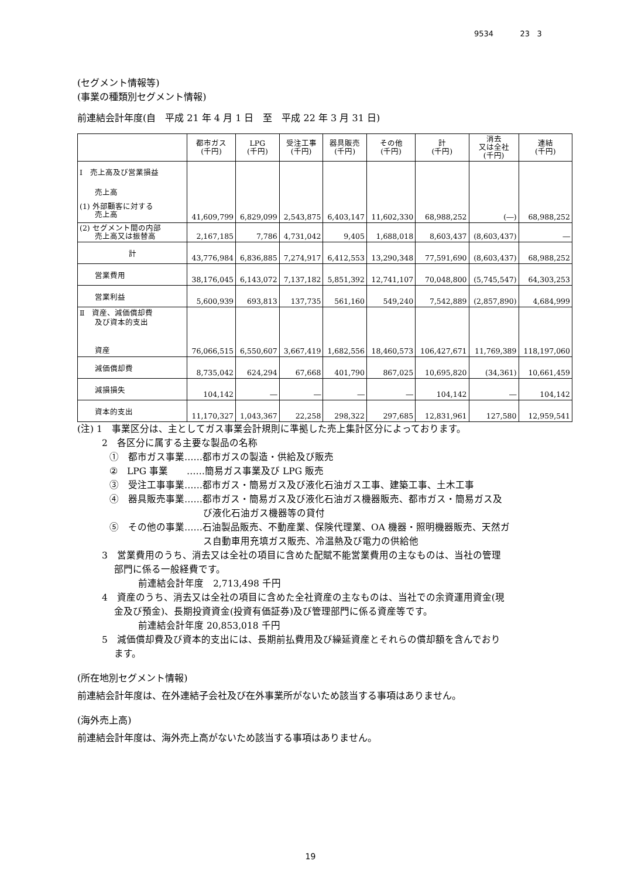9534 23 3
(セグメント情報等)
(事業の種類別セグメント情報)
前連結会計年度(自　平成 21 年 4 月 1 日　至　平成 22 年 3 月 31 日)
| | 都市ガス (千円) | LPG (千円) | 受注工事 (千円) | 器具販売 (千円) | その他 (千円) | 計 (千円) | 消去 又は全社 (千円) | 連結 (千円) |
| --- | --- | --- | --- | --- | --- | --- | --- | --- |
| Ⅰ 売上高及び営業損益 売上高 (1) 外部顧客に対する 売上高 | 41,609,799 | 6,829,099 | 2,543,875 | 6,403,147 | 11,602,330 | 68,988,252 | (―) | 68,988,252 |
| (2) セグメント間の内部 売上高又は振替高 | 2,167,185 | 7,786 | 4,731,042 | 9,405 | 1,688,018 | 8,603,437 | (8,603,437) | ― |
| 計 | 43,776,984 | 6,836,885 | 7,274,917 | 6,412,553 | 13,290,348 | 77,591,690 | (8,603,437) | 68,988,252 |
| 営業費用 | 38,176,045 | 6,143,072 | 7,137,182 | 5,851,392 | 12,741,107 | 70,048,800 | (5,745,547) | 64,303,253 |
| 営業利益 | 5,600,939 | 693,813 | 137,735 | 561,160 | 549,240 | 7,542,889 | (2,857,890) | 4,684,999 |
| Ⅱ 資産、減価償却費 及び資本的支出 資産 | 76,066,515 | 6,550,607 | 3,667,419 | 1,682,556 | 18,460,573 | 106,427,671 | 11,769,389 | 118,197,060 |
| 減価償却費 | 8,735,042 | 624,294 | 67,668 | 401,790 | 867,025 | 10,695,820 | (34,361) | 10,661,459 |
| 減損損失 | 104,142 | ― | ― | ― | ― | 104,142 | ― | 104,142 |
| 資本的支出 | 11,170,327 | 1,043,367 | 22,258 | 298,322 | 297,685 | 12,831,961 | 127,580 | 12,959,541 |
(注) 1　事業区分は、主としてガス事業会計規則に準拠した売上集計区分によっております。
2　各区分に属する主要な製品の名称
①　都市ガス事業……都市ガスの製造・供給及び販売
②　LPG 事業　　……簡易ガス事業及び LPG 販売
③　受注工事事業……都市ガス・簡易ガス及び液化石油ガス工事、建築工事、土木工事
④　器具販売事業……都市ガス・簡易ガス及び液化石油ガス機器販売、都市ガス・簡易ガス及
　　　　　　　　　　び液化石油ガス機器等の貸付
⑤　その他の事業……石油製品販売、不動産業、保険代理業、OA 機器・照明機器販売、天然ガ
　　　　　　　　　　ス自動車用充填ガス販売、冷温熱及び電力の供給他
3　営業費用のうち、消去又は全社の項目に含めた配賦不能営業費用の主なものは、当社の管理
　 部門に係る一般経費です。
　　前連結会計年度　2,713,498 千円
4　資産のうち、消去又は全社の項目に含めた全社資産の主なものは、当社での余資運用資金(現
　 金及び預金)、長期投資資金(投資有価証券)及び管理部門に係る資産等です。
　　前連結会計年度 20,853,018 千円
5　減価償却費及び資本的支出には、長期前払費用及び繰延資産とそれらの償却額を含んでおり
　 ます。
(所在地別セグメント情報)
前連結会計年度は、在外連結子会社及び在外事業所がないため該当する事項はありません。
(海外売上高)
前連結会計年度は、海外売上高がないため該当する事項はありません。
19